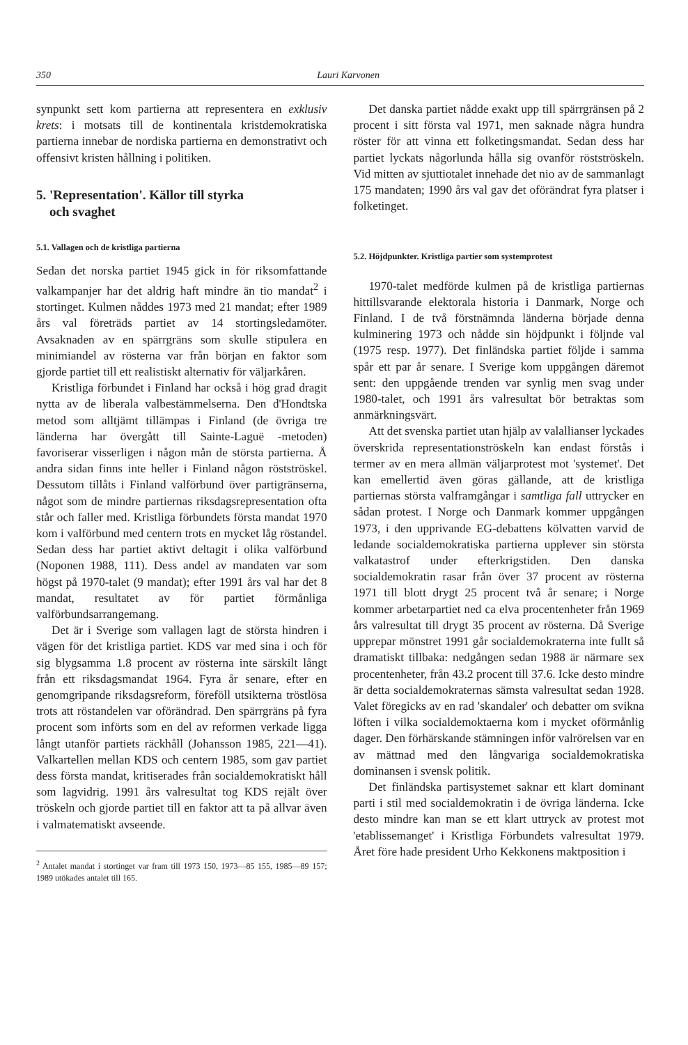350 Lauri Karvonen
synpunkt sett kom partierna att representera en exklusiv krets: i motsats till de kontinentala kristdemokratiska partierna innebar de nordiska partierna en demonstrativt och offensivt kristen hållning i politiken.
5. 'Representation'. Källor till styrka
och svaghet
5.1. Vallagen och de kristliga partierna
Sedan det norska partiet 1945 gick in för riksomfattande valkampanjer har det aldrig haft mindre än tio mandat<sup>2</sup> i stortinget. Kulmen nåddes 1973 med 21 mandat; efter 1989 års val företräds partiet av 14 stortingsledamöter. Avsaknaden av en spärrgräns som skulle stipulera en minimiandel av rösterna var från början en faktor som gjorde partiet till ett realistiskt alternativ för väljarkåren.
Kristliga förbundet i Finland har också i hög grad dragit nytta av de liberala valbestämmelserna. Den d'Hondtska metod som alltjämt tillämpas i Finland (de övriga tre länderna har övergått till Sainte-Laguë -metoden) favoriserar visserligen i någon mån de största partierna. Å andra sidan finns inte heller i Finland någon röstströskel. Dessutom tillåts i Finland valförbund över partigränserna, något som de mindre partiernas riksdagsrepresentation ofta står och faller med. Kristliga förbundets första mandat 1970 kom i valförbund med centern trots en mycket låg röstandel. Sedan dess har partiet aktivt deltagit i olika valförbund (Noponen 1988, 111). Dess andel av mandaten var som högst på 1970-talet (9 mandat); efter 1991 års val har det 8 mandat, resultatet av för partiet förmånliga valförbundsarrangemang.
Det är i Sverige som vallagen lagt de största hindren i vägen för det kristliga partiet. KDS var med sina i och för sig blygsamma 1.8 procent av rösterna inte särskilt långt från ett riksdagsmandat 1964. Fyra år senare, efter en genomgripande riksdagsreform, föreföll utsikterna tröstlösa trots att röstandelen var oförändrad. Den spärrgräns på fyra procent som införts som en del av reformen verkade ligga långt utanför partiets räckhåll (Johansson 1985, 221—41). Valkartellen mellan KDS och centern 1985, som gav partiet dess första mandat, kritiserades från socialdemokratiskt håll som lagvidrig. 1991 års valresultat tog KDS rejält över tröskeln och gjorde partiet till en faktor att ta på allvar även i valmatematiskt avseende.
<sup>2</sup> Antalet mandat i stortinget var fram till 1973 150, 1973—85 155, 1985—89 157; 1989 utökades antalet till 165.
Det danska partiet nådde exakt upp till spärrgränsen på 2 procent i sitt första val 1971, men saknade några hundra röster för att vinna ett folketingsmandat. Sedan dess har partiet lyckats någorlunda hålla sig ovanför röstströskeln. Vid mitten av sjuttiotalet innehade det nio av de sammanlagt 175 mandaten; 1990 års val gav det oförändrat fyra platser i folketinget.
5.2. Höjdpunkter. Kristliga partier som systemprotest
1970-talet medförde kulmen på de kristliga partiernas hittillsvarande elektorala historia i Danmark, Norge och Finland. I de två förstnämnda länderna började denna kulminering 1973 och nådde sin höjdpunkt i följnde val (1975 resp. 1977). Det finländska partiet följde i samma spår ett par år senare. I Sverige kom uppgången däremot sent: den uppgående trenden var synlig men svag under 1980-talet, och 1991 års valresultat bör betraktas som anmärkningsvärt.
Att det svenska partiet utan hjälp av valallianser lyckades överskrida representationströskeln kan endast förstås i termer av en mera allmän väljarprotest mot 'systemet'. Det kan emellertid även göras gällande, att de kristliga partiernas största valframgångar i samtliga fall uttrycker en sådan protest. I Norge och Danmark kommer uppgången 1973, i den upprivande EG-debattens kölvatten varvid de ledande socialdemokratiska partierna upplever sin största valkatastrof under efterkrigstiden. Den danska socialdemokratin rasar från över 37 procent av rösterna 1971 till blott drygt 25 procent två år senare; i Norge kommer arbetarpartiet ned ca elva procentenheter från 1969 års valresultat till drygt 35 procent av rösterna. Då Sverige upprepar mönstret 1991 går socialdemokraterna inte fullt så dramatiskt tillbaka: nedgången sedan 1988 är närmare sex procentenheter, från 43.2 procent till 37.6. Icke desto mindre är detta socialdemokraternas sämsta valresultat sedan 1928. Valet föregicks av en rad 'skandaler' och debatter om svikna löften i vilka socialdemoktaerna kom i mycket oförmånlig dager. Den förhärskande stämningen inför valrörelsen var en av mättnad med den långvariga socialdemokratiska dominansen i svensk politik.
Det finländska partisystemet saknar ett klart dominant parti i stil med socialdemokratin i de övriga länderna. Icke desto mindre kan man se ett klart uttryck av protest mot 'etablissemanget' i Kristliga Förbundets valresultat 1979. Året före hade president Urho Kekkonens maktposition i